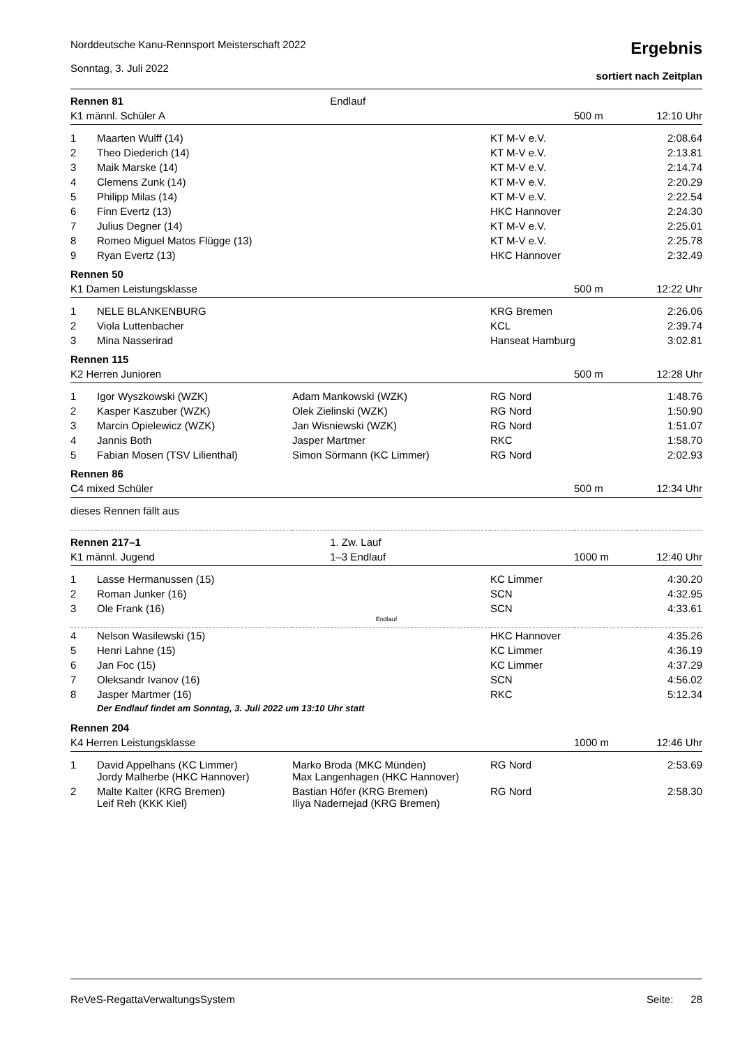Norddeutsche Kanu-Rennsport Meisterschaft 2022
Sonntag, 3. Juli 2022
Ergebnis
sortiert nach Zeitplan
| Rennen 81 | | Endlauf | | | |
| K1 männl. Schüler A | | | | 500 m | 12:10 Uhr |
| 1 | Maarten Wulff (14) | | KT M-V e.V. | | 2:08.64 |
| 2 | Theo Diederich (14) | | KT M-V e.V. | | 2:13.81 |
| 3 | Maik Marske (14) | | KT M-V e.V. | | 2:14.74 |
| 4 | Clemens Zunk (14) | | KT M-V e.V. | | 2:20.29 |
| 5 | Philipp Milas (14) | | KT M-V e.V. | | 2:22.54 |
| 6 | Finn Evertz (13) | | HKC Hannover | | 2:24.30 |
| 7 | Julius Degner (14) | | KT M-V e.V. | | 2:25.01 |
| 8 | Romeo Miguel Matos Flügge (13) | | KT M-V e.V. | | 2:25.78 |
| 9 | Ryan Evertz (13) | | HKC Hannover | | 2:32.49 |
| Rennen 50 | | | | | |
| K1 Damen Leistungsklasse | | | | 500 m | 12:22 Uhr |
| 1 | NELE BLANKENBURG | | KRG Bremen | | 2:26.06 |
| 2 | Viola Luttenbacher | | KCL | | 2:39.74 |
| 3 | Mina Nasserirad | | Hanseat Hamburg | | 3:02.81 |
| Rennen 115 | | | | | |
| K2 Herren Junioren | | | | 500 m | 12:28 Uhr |
| 1 | Igor Wyszkowski (WZK) | Adam Mankowski (WZK) | RG Nord | | 1:48.76 |
| 2 | Kasper Kaszuber (WZK) | Olek Zielinski (WZK) | RG Nord | | 1:50.90 |
| 3 | Marcin Opielewicz (WZK) | Jan Wisniewski (WZK) | RG Nord | | 1:51.07 |
| 4 | Jannis Both | Jasper Martmer | RKC | | 1:58.70 |
| 5 | Fabian Mosen (TSV Lilienthal) | Simon Sörmann (KC Limmer) | RG Nord | | 2:02.93 |
| Rennen 86 | | | | | |
| C4 mixed Schüler | | | | 500 m | 12:34 Uhr |
| dieses Rennen fällt aus | | | | | |
| Rennen 217–1 | | 1. Zw. Lauf | | | |
| K1 männl. Jugend | | 1–3 Endlauf | | 1000 m | 12:40 Uhr |
| 1 | Lasse Hermanussen (15) | | KC Limmer | | 4:30.20 |
| 2 | Roman Junker (16) | | SCN | | 4:32.95 |
| 3 | Ole Frank (16) | | SCN | | 4:33.61 |
| Endlauf | | | | | |
| 4 | Nelson Wasilewski (15) | | HKC Hannover | | 4:35.26 |
| 5 | Henri Lahne (15) | | KC Limmer | | 4:36.19 |
| 6 | Jan Foc (15) | | KC Limmer | | 4:37.29 |
| 7 | Oleksandr Ivanov (16) | | SCN | | 4:56.02 |
| 8 | Jasper Martmer (16) | | RKC | | 5:12.34 |
| | Der Endlauf findet am Sonntag, 3. Juli 2022 um 13:10 Uhr statt | | | | |
| Rennen 204 | | | | | |
| K4 Herren Leistungsklasse | | | | 1000 m | 12:46 Uhr |
| 1 | David Appelhans (KC Limmer) Jordy Malherbe (HKC Hannover) | Marko Broda (MKC Münden) Max Langenhagen (HKC Hannover) | RG Nord | | 2:53.69 |
| 2 | Malte Kalter (KRG Bremen) Leif Reh (KKK Kiel) | Bastian Höfer (KRG Bremen) Iliya Nadernejad (KRG Bremen) | RG Nord | | 2:58.30 |
ReVeS-RegattaVerwaltungsSystem Seite: 28